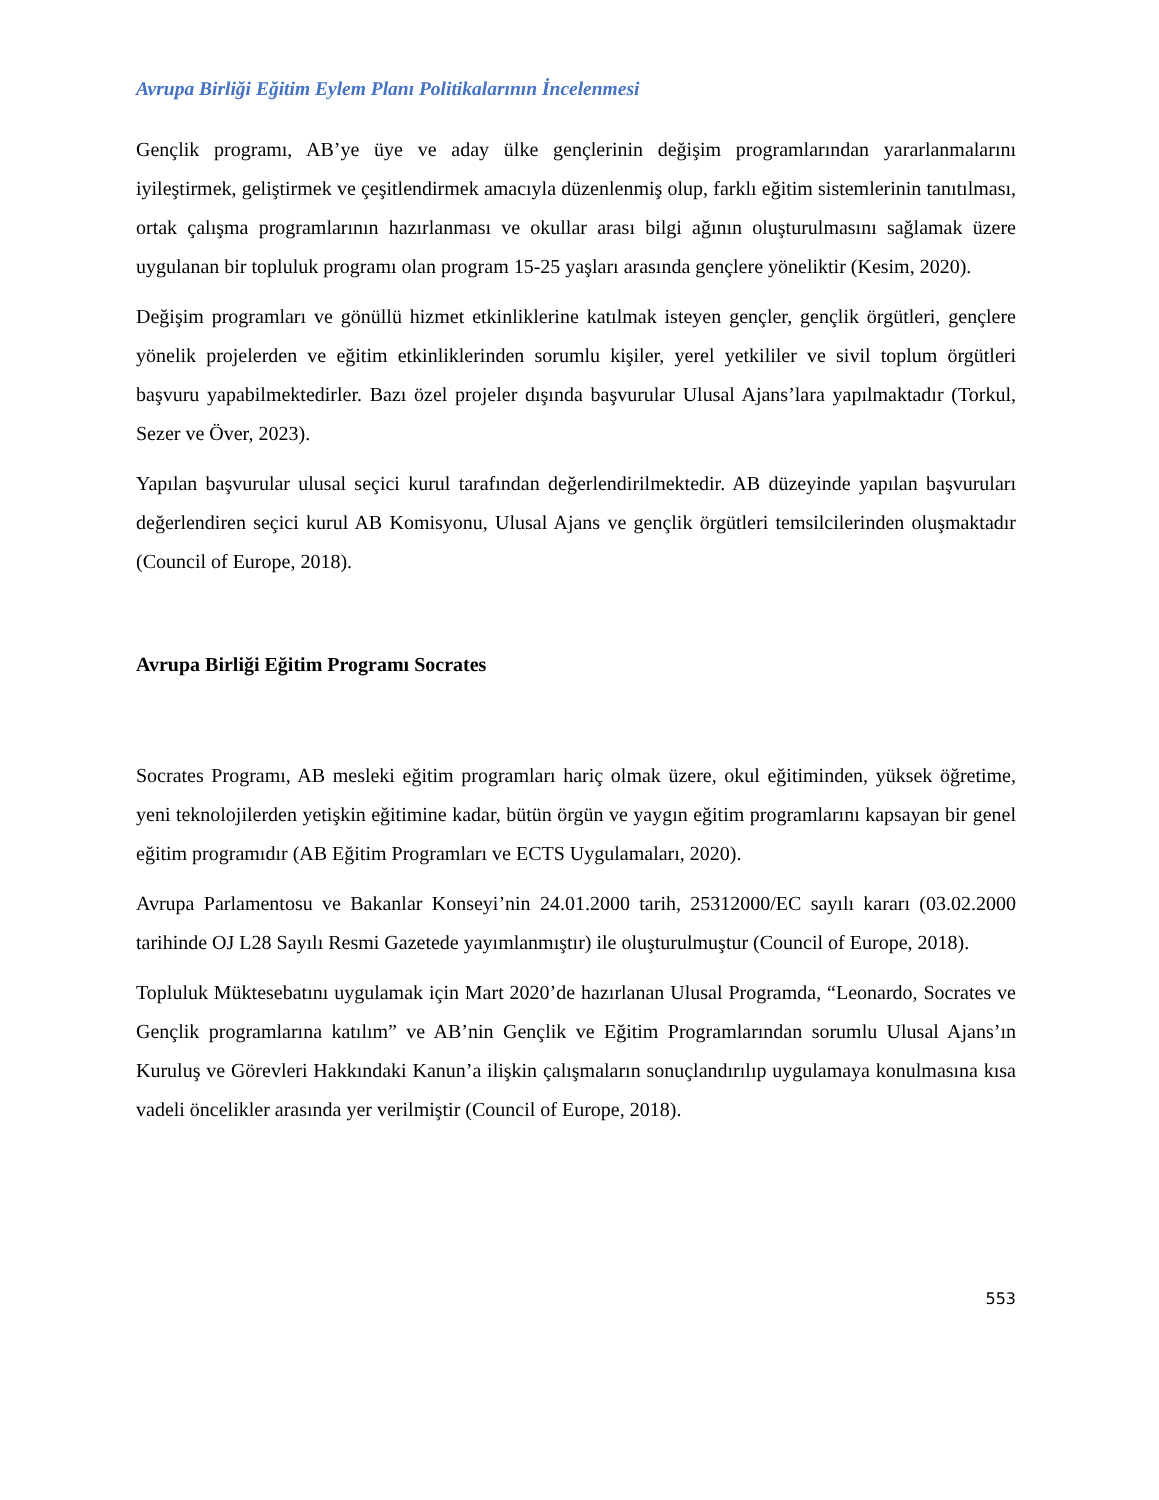Avrupa Birliği Eğitim Eylem Planı Politikalarının İncelenmesi
Gençlik programı, AB’ye üye ve aday ülke gençlerinin değişim programlarından yararlanmalarını iyileştirmek, geliştirmek ve çeşitlendirmek amacıyla düzenlenmiş olup, farklı eğitim sistemlerinin tanıtılması, ortak çalışma programlarının hazırlanması ve okullar arası bilgi ağının oluşturulmasını sağlamak üzere uygulanan bir topluluk programı olan program 15-25 yaşları arasında gençlere yöneliktir (Kesim, 2020).
Değişim programları ve gönüllü hizmet etkinliklerine katılmak isteyen gençler, gençlik örgütleri, gençlere yönelik projelerden ve eğitim etkinliklerinden sorumlu kişiler, yerel yetkililer ve sivil toplum örgütleri başvuru yapabilmektedirler. Bazı özel projeler dışında başvurular Ulusal Ajans’lara yapılmaktadır (Torkul, Sezer ve Över, 2023).
Yapılan başvurular ulusal seçici kurul tarafından değerlendirilmektedir. AB düzeyinde yapılan başvuruları değerlendiren seçici kurul AB Komisyonu, Ulusal Ajans ve gençlik örgütleri temsilcilerinden oluşmaktadır (Council of Europe, 2018).
Avrupa Birliği Eğitim Programı Socrates
Socrates Programı, AB mesleki eğitim programları hariç olmak üzere, okul eğitiminden, yüksek öğretime, yeni teknolojilerden yetişkin eğitimine kadar, bütün örgün ve yaygın eğitim programlarını kapsayan bir genel eğitim programıdır (AB Eğitim Programları ve ECTS Uygulamaları, 2020).
Avrupa Parlamentosu ve Bakanlar Konseyi’nin 24.01.2000 tarih, 25312000/EC sayılı kararı (03.02.2000 tarihinde OJ L28 Sayılı Resmi Gazetede yayımlanmıştır) ile oluşturulmuştur (Council of Europe, 2018).
Topluluk Müktesebatını uygulamak için Mart 2020’de hazırlanan Ulusal Programda, “Leonardo, Socrates ve Gençlik programlarına katılım” ve AB’nin Gençlik ve Eğitim Programlarından sorumlu Ulusal Ajans’ın Kuruluş ve Görevleri Hakkındaki Kanun’a ilişkin çalışmaların sonuçlandırılıp uygulamaya konulmasına kısa vadeli öncelikler arasında yer verilmiştir (Council of Europe, 2018).
553